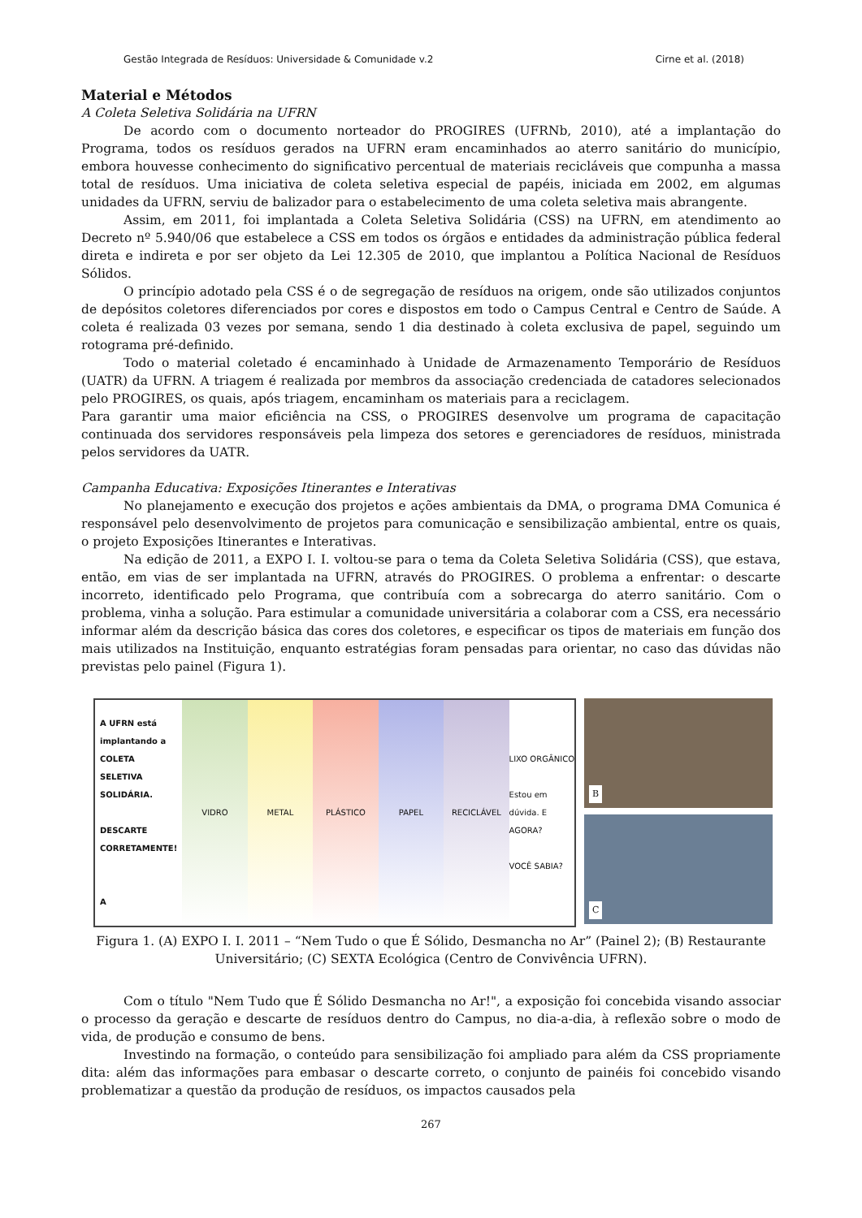Gestão Integrada de Resíduos: Universidade & Comunidade v.2 Cirne et al. (2018)
Material e Métodos
A Coleta Seletiva Solidária na UFRN
De acordo com o documento norteador do PROGIRES (UFRNb, 2010), até a implantação do Programa, todos os resíduos gerados na UFRN eram encaminhados ao aterro sanitário do município, embora houvesse conhecimento do significativo percentual de materiais recicláveis que compunha a massa total de resíduos. Uma iniciativa de coleta seletiva especial de papéis, iniciada em 2002, em algumas unidades da UFRN, serviu de balizador para o estabelecimento de uma coleta seletiva mais abrangente.
Assim, em 2011, foi implantada a Coleta Seletiva Solidária (CSS) na UFRN, em atendimento ao Decreto nº 5.940/06 que estabelece a CSS em todos os órgãos e entidades da administração pública federal direta e indireta e por ser objeto da Lei 12.305 de 2010, que implantou a Política Nacional de Resíduos Sólidos.
O princípio adotado pela CSS é o de segregação de resíduos na origem, onde são utilizados conjuntos de depósitos coletores diferenciados por cores e dispostos em todo o Campus Central e Centro de Saúde. A coleta é realizada 03 vezes por semana, sendo 1 dia destinado à coleta exclusiva de papel, seguindo um rotograma pré-definido.
Todo o material coletado é encaminhado à Unidade de Armazenamento Temporário de Resíduos (UATR) da UFRN. A triagem é realizada por membros da associação credenciada de catadores selecionados pelo PROGIRES, os quais, após triagem, encaminham os materiais para a reciclagem.
Para garantir uma maior eficiência na CSS, o PROGIRES desenvolve um programa de capacitação continuada dos servidores responsáveis pela limpeza dos setores e gerenciadores de resíduos, ministrada pelos servidores da UATR.
Campanha Educativa: Exposições Itinerantes e Interativas
No planejamento e execução dos projetos e ações ambientais da DMA, o programa DMA Comunica é responsável pelo desenvolvimento de projetos para comunicação e sensibilização ambiental, entre os quais, o projeto Exposições Itinerantes e Interativas.
Na edição de 2011, a EXPO I. I. voltou-se para o tema da Coleta Seletiva Solidária (CSS), que estava, então, em vias de ser implantada na UFRN, através do PROGIRES. O problema a enfrentar: o descarte incorreto, identificado pelo Programa, que contribuía com a sobrecarga do aterro sanitário. Com o problema, vinha a solução. Para estimular a comunidade universitária a colaborar com a CSS, era necessário informar além da descrição básica das cores dos coletores, e especificar os tipos de materiais em função dos mais utilizados na Instituição, enquanto estratégias foram pensadas para orientar, no caso das dúvidas não previstas pelo painel (Figura 1).
A UFRN está implantando a COLETA SELETIVA SOLIDÁRIA.
DESCARTE CORRETAMENTE!
A
VIDRO METAL PLÁSTICO PAPEL RECICLÁVEL LIXO ORGÂNICO
Estou em dúvida. E AGORA?
VOCÊ SABIA?
B
C
Figura 1. (A) EXPO I. I. 2011 – “Nem Tudo o que É Sólido, Desmancha no Ar” (Painel 2); (B) Restaurante Universitário; (C) SEXTA Ecológica (Centro de Convivência UFRN).
Com o título "Nem Tudo que É Sólido Desmancha no Ar!", a exposição foi concebida visando associar o processo da geração e descarte de resíduos dentro do Campus, no dia-a-dia, à reflexão sobre o modo de vida, de produção e consumo de bens.
Investindo na formação, o conteúdo para sensibilização foi ampliado para além da CSS propriamente dita: além das informações para embasar o descarte correto, o conjunto de painéis foi concebido visando problematizar a questão da produção de resíduos, os impactos causados pela
267